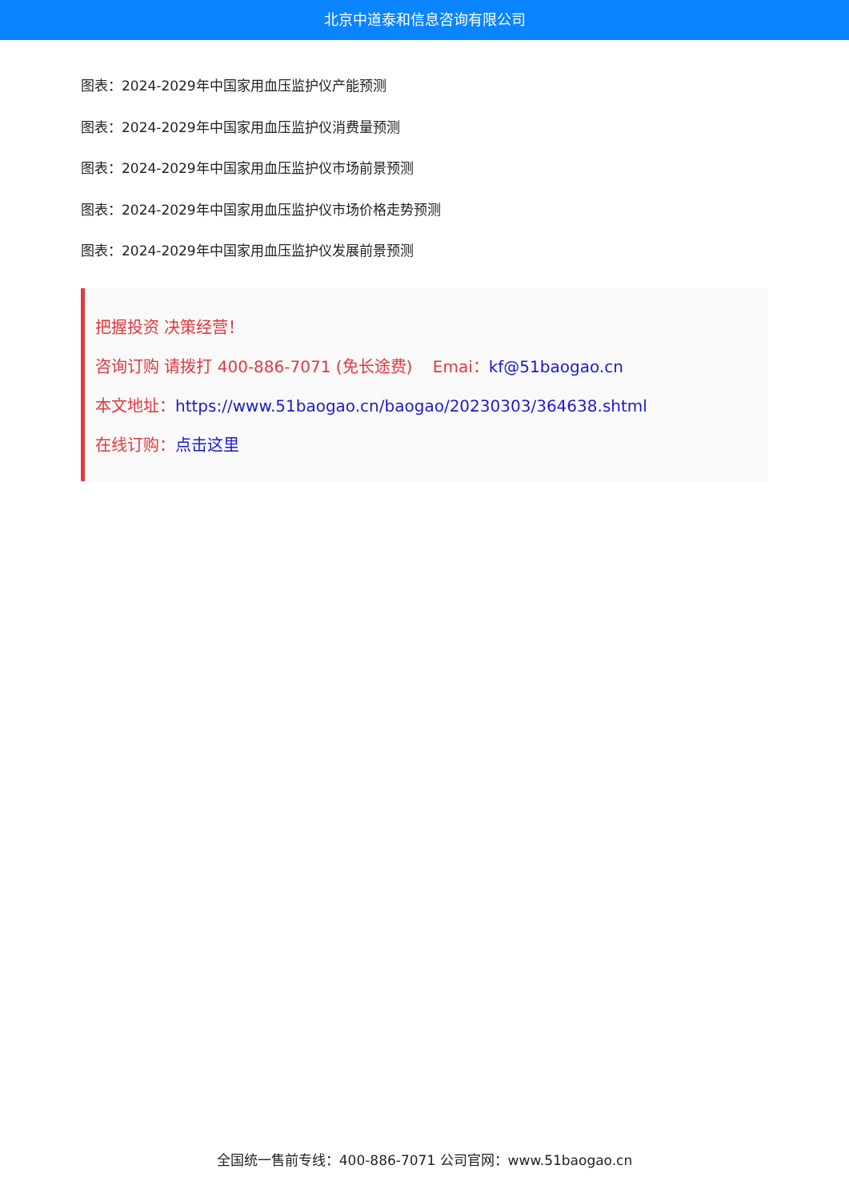北京中道泰和信息咨询有限公司
图表：2024-2029年中国家用血压监护仪产能预测
图表：2024-2029年中国家用血压监护仪消费量预测
图表：2024-2029年中国家用血压监护仪市场前景预测
图表：2024-2029年中国家用血压监护仪市场价格走势预测
图表：2024-2029年中国家用血压监护仪发展前景预测
把握投资 决策经营！
咨询订购 请拨打 400-886-7071 (免长途费) Emai：kf@51baogao.cn
本文地址：https://www.51baogao.cn/baogao/20230303/364638.shtml
在线订购：点击这里
全国统一售前专线：400-886-7071 公司官网：www.51baogao.cn